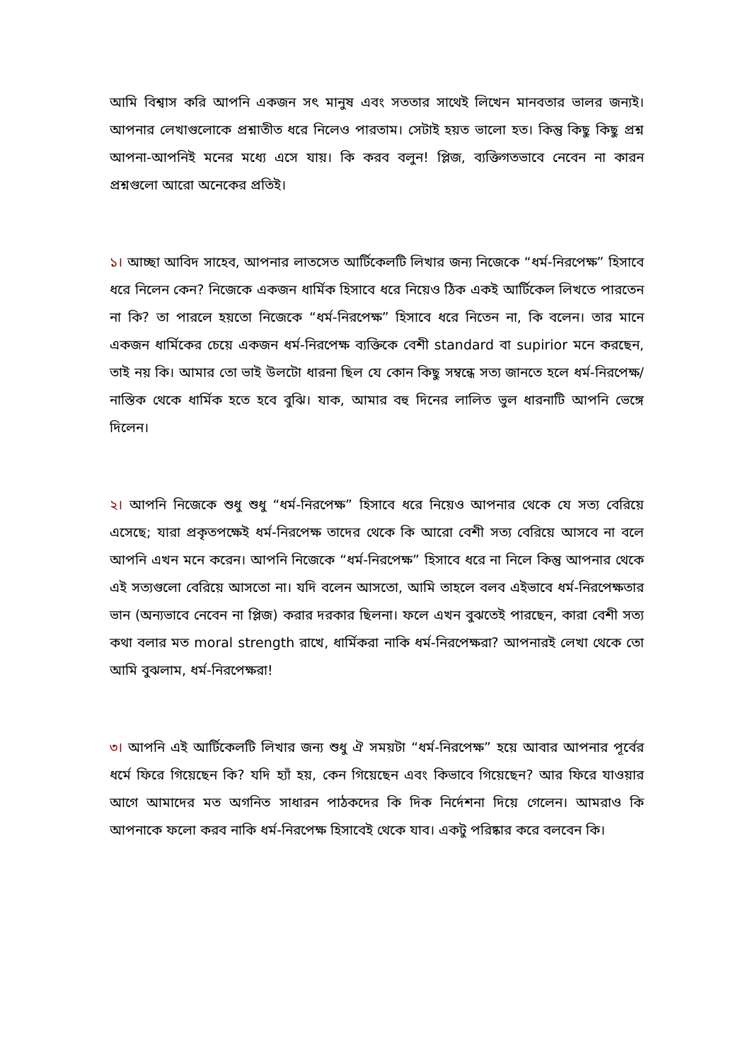আমি বিশ্বাস করি আপনি একজন সৎ মানুষ এবং সততার সাথেই লিখেন মানবতার ভালর জন্যই। আপনার লেখাগুলোকে প্রশ্নাতীত ধরে নিলেও পারতাম। সেটাই হয়ত ভালো হত। কিন্তু কিছু কিছু প্রশ্ন আপনা-আপনিই মনের মধ্যে এসে যায়। কি করব বলুন! প্লিজ, ব্যক্তিগতভাবে নেবেন না কারন প্রশ্নগুলো আরো অনেকের প্রতিই।
১। আচ্ছা আবিদ সাহেব, আপনার লাতসেত আর্টিকেলটি লিখার জন্য নিজেকে “ধর্ম-নিরপেক্ষ” হিসাবে ধরে নিলেন কেন? নিজেকে একজন ধার্মিক হিসাবে ধরে নিয়েও ঠিক একই আর্টিকেল লিখতে পারতেন না কি? তা পারলে হয়তো নিজেকে “ধর্ম-নিরপেক্ষ” হিসাবে ধরে নিতেন না, কি বলেন। তার মানে একজন ধার্মিকের চেয়ে একজন ধর্ম-নিরপেক্ষ ব্যক্তিকে বেশী standard বা supirior মনে করছেন, তাই নয় কি। আমার তো ভাই উলটো ধারনা ছিল যে কোন কিছু সম্বন্ধে সত্য জানতে হলে ধর্ম-নিরপেক্ষ/নাস্তিক থেকে ধার্মিক হতে হবে বুঝি। যাক, আমার বহু দিনের লালিত ভুল ধারনাটি আপনি ভেঙ্গে দিলেন।
২। আপনি নিজেকে শুধু শুধু “ধর্ম-নিরপেক্ষ” হিসাবে ধরে নিয়েও আপনার থেকে যে সত্য বেরিয়ে এসেছে; যারা প্রকৃতপক্ষেই ধর্ম-নিরপেক্ষ তাদের থেকে কি আরো বেশী সত্য বেরিয়ে আসবে না বলে আপনি এখন মনে করেন। আপনি নিজেকে “ধর্ম-নিরপেক্ষ” হিসাবে ধরে না নিলে কিন্তু আপনার থেকে এই সত্যগুলো বেরিয়ে আসতো না। যদি বলেন আসতো, আমি তাহলে বলব এইভাবে ধর্ম-নিরপেক্ষতার ভান (অন্যভাবে নেবেন না প্লিজ) করার দরকার ছিলনা। ফলে এখন বুঝতেই পারছেন, কারা বেশী সত্য কথা বলার মত moral strength রাখে, ধার্মিকরা নাকি ধর্ম-নিরপেক্ষরা? আপনারই লেখা থেকে তো আমি বুঝলাম, ধর্ম-নিরপেক্ষরা!
৩। আপনি এই আর্টিকেলটি লিখার জন্য শুধু ঐ সময়টা “ধর্ম-নিরপেক্ষ” হয়ে আবার আপনার পূর্বের ধর্মে ফিরে গিয়েছেন কি? যদি হ্যাঁ হয়, কেন গিয়েছেন এবং কিভাবে গিয়েছেন? আর ফিরে যাওয়ার আগে আমাদের মত অগনিত সাধারন পাঠকদের কি দিক নির্দেশনা দিয়ে গেলেন। আমরাও কি আপনাকে ফলো করব নাকি ধর্ম-নিরপেক্ষ হিসাবেই থেকে যাব। একটু পরিষ্কার করে বলবেন কি।